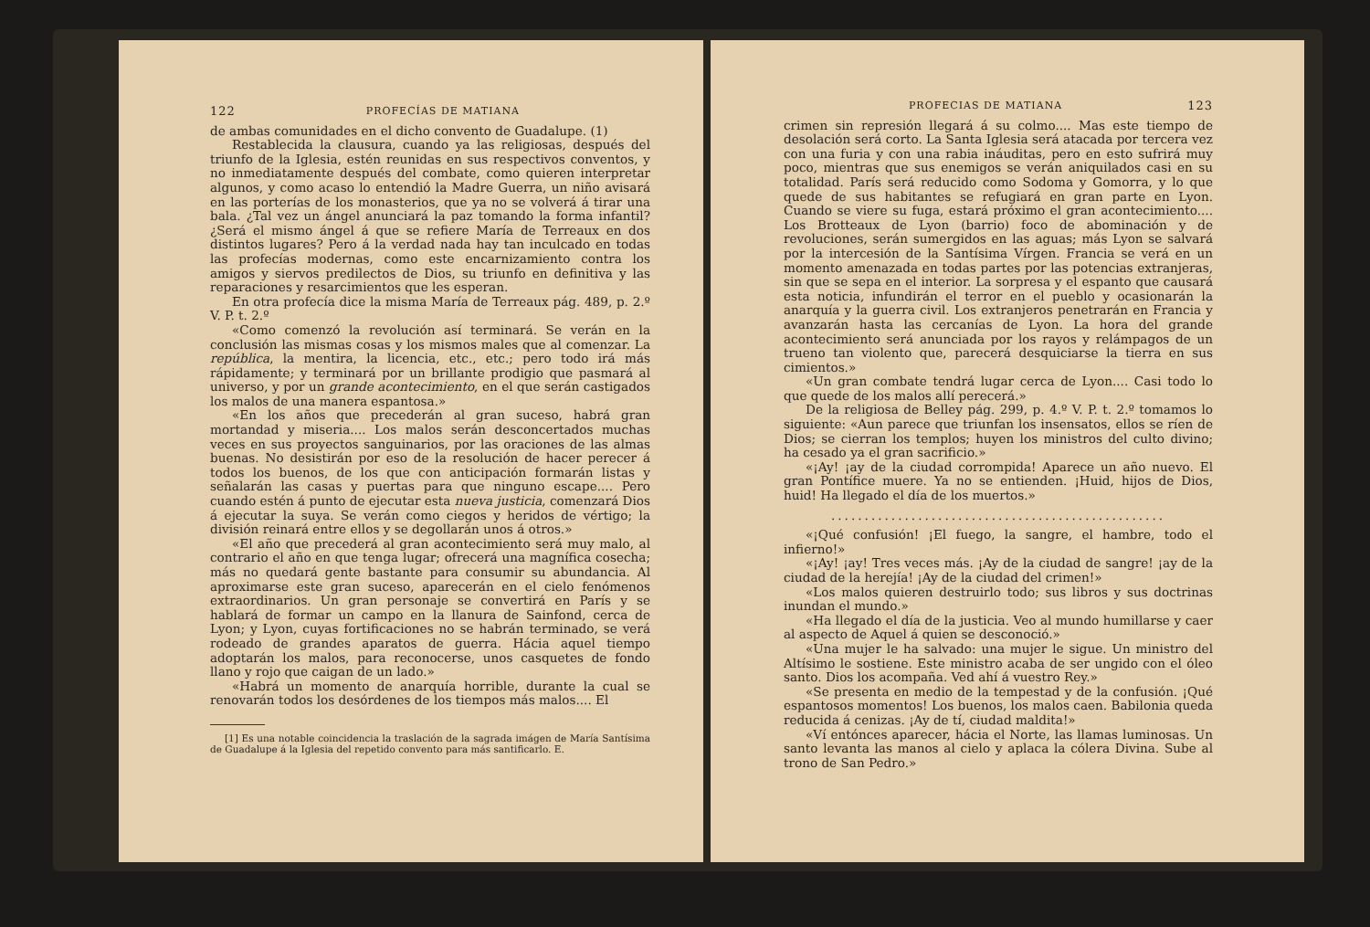122 PROFECÍAS DE MATIANA
de ambas comunidades en el dicho convento de Guadalupe. (1)
Restablecida la clausura, cuando ya las religiosas, después del triunfo de la Iglesia, estén reunidas en sus respectivos conventos, y no inmediatamente después del combate, como quieren interpretar algunos, y como acaso lo entendió la Madre Guerra, un niño avisará en las porterías de los monasterios, que ya no se volverá á tirar una bala. ¿Tal vez un ángel anunciará la paz tomando la forma infantil? ¿Será el mismo ángel á que se refiere María de Terreaux en dos distintos lugares? Pero á la verdad nada hay tan inculcado en todas las profecías modernas, como este encarnizamiento contra los amigos y siervos predilectos de Dios, su triunfo en definitiva y las reparaciones y resarcimientos que les esperan.
En otra profecía dice la misma María de Terreaux pág. 489, p. 2.º V. P. t. 2.º
«Como comenzó la revolución así terminará. Se verán en la conclusión las mismas cosas y los mismos males que al comenzar. La república, la mentira, la licencia, etc., etc.; pero todo irá más rápidamente; y terminará por un brillante prodigio que pasmará al universo, y por un grande acontecimiento, en el que serán castigados los malos de una manera espantosa.»
«En los años que precederán al gran suceso, habrá gran mortandad y miseria.... Los malos serán desconcertados muchas veces en sus proyectos sanguinarios, por las oraciones de las almas buenas. No desistirán por eso de la resolución de hacer perecer á todos los buenos, de los que con anticipación formarán listas y señalarán las casas y puertas para que ninguno escape.... Pero cuando estén á punto de ejecutar esta nueva justicia, comenzará Dios á ejecutar la suya. Se verán como ciegos y heridos de vértigo; la división reinará entre ellos y se degollarán unos á otros.»
«El año que precederá al gran acontecimiento será muy malo, al contrario el año en que tenga lugar; ofrecerá una magnífica cosecha; más no quedará gente bastante para consumir su abundancia. Al aproximarse este gran suceso, aparecerán en el cielo fenómenos extraordinarios. Un gran personaje se convertirá en París y se hablará de formar un campo en la llanura de Sainfond, cerca de Lyon; y Lyon, cuyas fortificaciones no se habrán terminado, se verá rodeado de grandes aparatos de guerra. Hácia aquel tiempo adoptarán los malos, para reconocerse, unos casquetes de fondo llano y rojo que caigan de un lado.»
«Habrá un momento de anarquía horrible, durante la cual se renovarán todos los desórdenes de los tiempos más malos.... El
[1] Es una notable coincidencia la traslación de la sagrada imágen de María Santísima de Guadalupe á la Iglesia del repetido convento para más santificarlo. E.
PROFECIAS DE MATIANA 123
crimen sin represión llegará á su colmo.... Mas este tiempo de desolación será corto. La Santa Iglesia será atacada por tercera vez con una furia y con una rabia ináuditas, pero en esto sufrirá muy poco, mientras que sus enemigos se verán aniquilados casi en su totalidad. París será reducido como Sodoma y Gomorra, y lo que quede de sus habitantes se refugiará en gran parte en Lyon. Cuando se viere su fuga, estará próximo el gran acontecimiento.... Los Brotteaux de Lyon (barrio) foco de abominación y de revoluciones, serán sumergidos en las aguas; más Lyon se salvará por la intercesión de la Santísima Vírgen. Francia se verá en un momento amenazada en todas partes por las potencias extranjeras, sin que se sepa en el interior. La sorpresa y el espanto que causará esta noticia, infundirán el terror en el pueblo y ocasionarán la anarquía y la guerra civil. Los extranjeros penetrarán en Francia y avanzarán hasta las cercanías de Lyon. La hora del grande acontecimiento será anunciada por los rayos y relámpagos de un trueno tan violento que, parecerá desquiciarse la tierra en sus cimientos.»
«Un gran combate tendrá lugar cerca de Lyon.... Casi todo lo que quede de los malos allí perecerá.»
De la religiosa de Belley pág. 299, p. 4.º V. P. t. 2.º tomamos lo siguiente: «Aun parece que triunfan los insensatos, ellos se ríen de Dios; se cierran los templos; huyen los ministros del culto divino; ha cesado ya el gran sacrificio.»
«¡Ay! ¡ay de la ciudad corrompida! Aparece un año nuevo. El gran Pontífice muere. Ya no se entienden. ¡Huid, hijos de Dios, huid! Ha llegado el día de los muertos.»
..................................................
«¡Qué confusión! ¡El fuego, la sangre, el hambre, todo el infierno!»
«¡Ay! ¡ay! Tres veces más. ¡Ay de la ciudad de sangre! ¡ay de la ciudad de la herejía! ¡Ay de la ciudad del crimen!»
«Los malos quieren destruirlo todo; sus libros y sus doctrinas inundan el mundo.»
«Ha llegado el día de la justicia. Veo al mundo humillarse y caer al aspecto de Aquel á quien se desconoció.»
«Una mujer le ha salvado: una mujer le sigue. Un ministro del Altísimo le sostiene. Este ministro acaba de ser ungido con el óleo santo. Dios los acompaña. Ved ahí á vuestro Rey.»
«Se presenta en medio de la tempestad y de la confusión. ¡Qué espantosos momentos! Los buenos, los malos caen. Babilonia queda reducida á cenizas. ¡Ay de tí, ciudad maldita!»
«Ví entónces aparecer, hácia el Norte, las llamas luminosas. Un santo levanta las manos al cielo y aplaca la cólera Divina. Sube al trono de San Pedro.»